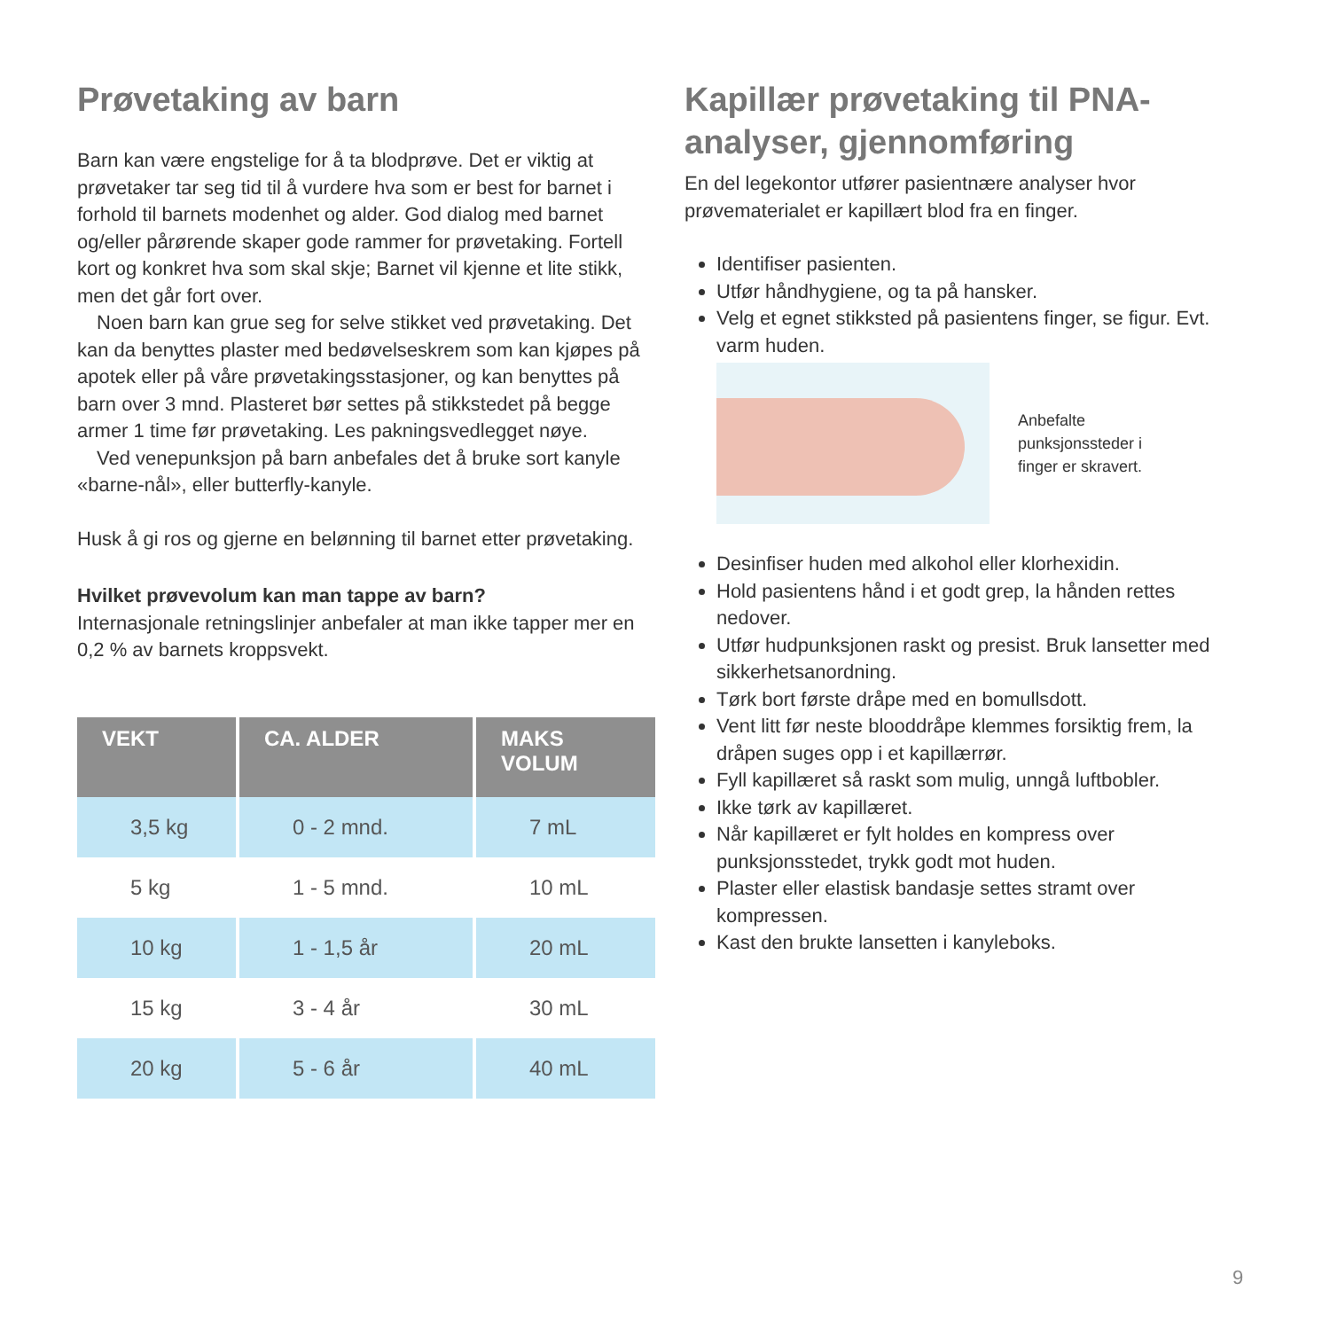Prøvetaking av barn
Barn kan være engstelige for å ta blodprøve. Det er viktig at prøvetaker tar seg tid til å vurdere hva som er best for barnet i forhold til barnets modenhet og alder. God dialog med barnet og/eller pårørende skaper gode rammer for prøvetaking. Fortell kort og konkret hva som skal skje; Barnet vil kjenne et lite stikk, men det går fort over.
Noen barn kan grue seg for selve stikket ved prøvetaking. Det kan da benyttes plaster med bedøvelseskrem som kan kjøpes på apotek eller på våre prøvetakingsstasjoner, og kan benyttes på barn over 3 mnd. Plasteret bør settes på stikkstedet på begge armer 1 time før prøvetaking. Les pakningsvedlegget nøye.
Ved venepunksjon på barn anbefales det å bruke sort kanyle «barne-nål», eller butterfly-kanyle.
Husk å gi ros og gjerne en belønning til barnet etter prøvetaking.
Hvilket prøvevolum kan man tappe av barn?
Internasjonale retningslinjer anbefaler at man ikke tapper mer en 0,2 % av barnets kroppsvekt.
| VEKT | CA. ALDER | MAKS VOLUM |
| --- | --- | --- |
| 3,5 kg | 0 - 2 mnd. | 7 mL |
| 5 kg | 1 - 5 mnd. | 10 mL |
| 10 kg | 1 - 1,5 år | 20 mL |
| 15 kg | 3 - 4 år | 30 mL |
| 20 kg | 5 - 6 år | 40 mL |
Kapillær prøvetaking til PNA-analyser, gjennomføring
En del legekontor utfører pasientnære analyser hvor prøvematerialet er kapillært blod fra en finger.
Identifiser pasienten.
Utfør håndhygiene, og ta på hansker.
Velg et egnet stikksted på pasientens finger, se figur. Evt. varm huden.
Anbefalte
punksjonssteder i
finger er skravert.
Desinfiser huden med alkohol eller klorhexidin.
Hold pasientens hånd i et godt grep, la hånden rettes nedover.
Utfør hudpunksjonen raskt og presist. Bruk lansetter med sikkerhetsanordning.
Tørk bort første dråpe med en bomullsdott.
Vent litt før neste blooddråpe klemmes forsiktig frem, la dråpen suges opp i et kapillærrør.
Fyll kapillæret så raskt som mulig, unngå luftbobler.
Ikke tørk av kapillæret.
Når kapillæret er fylt holdes en kompress over punksjonsstedet, trykk godt mot huden.
Plaster eller elastisk bandasje settes stramt over kompressen.
Kast den brukte lansetten i kanyleboks.
9